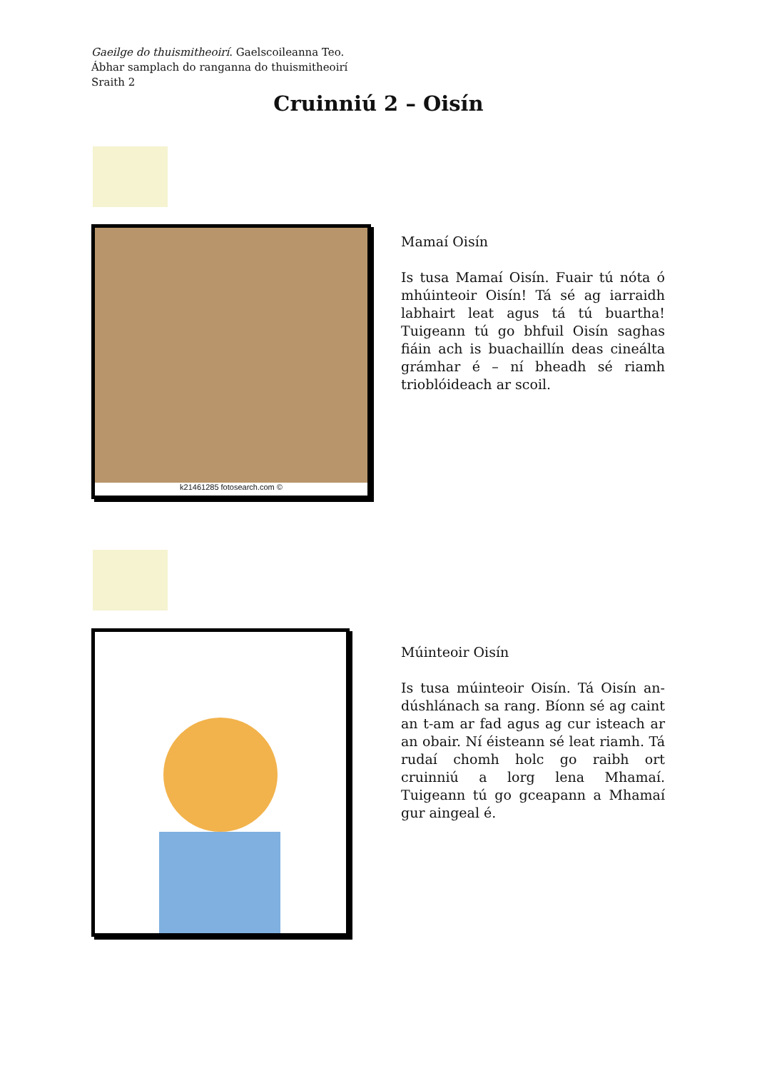Gaeilge do thuismitheoirí. Gaelscoileanna Teo.
Ábhar samplach do ranganna do thuismitheoirí
Sraith 2
Cruinniú 2 – Oisín
k21461285 fotosearch.com ©
Mamaí Oisín
Is tusa Mamaí Oisín. Fuair tú nóta ó mhúinteoir Oisín! Tá sé ag iarraidh labhairt leat agus tá tú buartha! Tuigeann tú go bhfuil Oisín saghas fiáin ach is buachaillín deas cineálta grámhar é – ní bheadh sé riamh trioblóideach ar scoil.
Múinteoir Oisín
Is tusa múinteoir Oisín. Tá Oisín an-dúshlánach sa rang. Bíonn sé ag caint an t-am ar fad agus ag cur isteach ar an obair. Ní éisteann sé leat riamh. Tá rudaí chomh holc go raibh ort cruinniú a lorg lena Mhamaí. Tuigeann tú go gceapann a Mhamaí gur aingeal é.